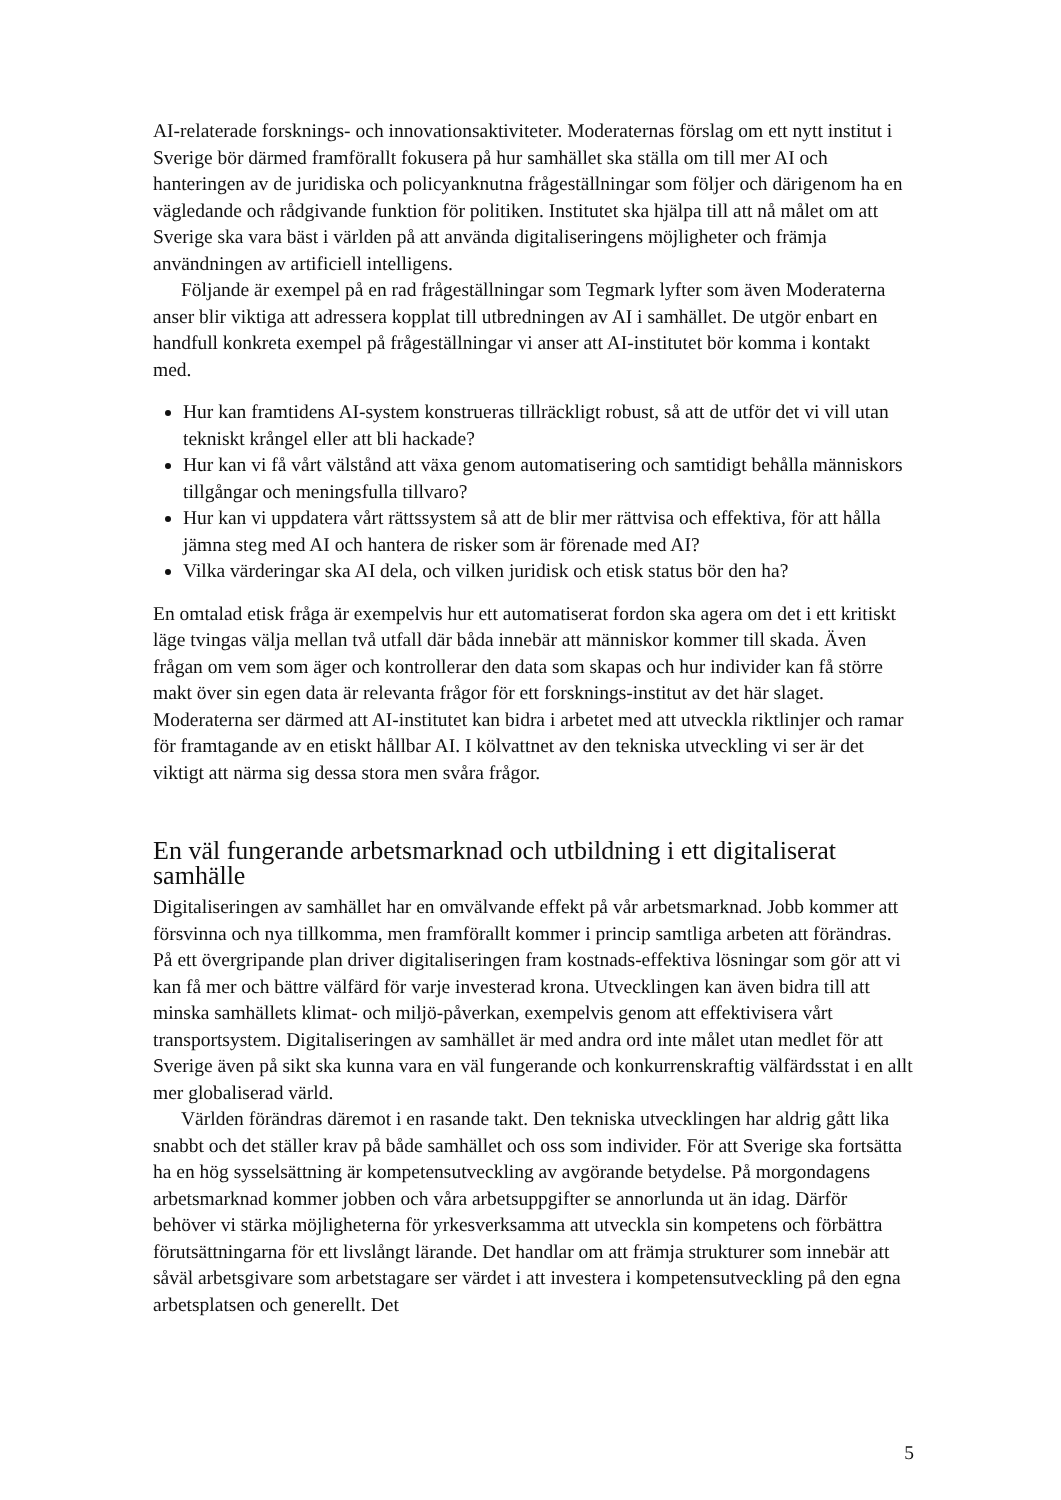AI-relaterade forsknings- och innovationsaktiviteter. Moderaternas förslag om ett nytt institut i Sverige bör därmed framförallt fokusera på hur samhället ska ställa om till mer AI och hanteringen av de juridiska och policyanknutna frågeställningar som följer och därigenom ha en vägledande och rådgivande funktion för politiken. Institutet ska hjälpa till att nå målet om att Sverige ska vara bäst i världen på att använda digitaliseringens möjligheter och främja användningen av artificiell intelligens.
Följande är exempel på en rad frågeställningar som Tegmark lyfter som även Moderaterna anser blir viktiga att adressera kopplat till utbredningen av AI i samhället. De utgör enbart en handfull konkreta exempel på frågeställningar vi anser att AI-institutet bör komma i kontakt med.
Hur kan framtidens AI-system konstrueras tillräckligt robust, så att de utför det vi vill utan tekniskt krångel eller att bli hackade?
Hur kan vi få vårt välstånd att växa genom automatisering och samtidigt behålla människors tillgångar och meningsfulla tillvaro?
Hur kan vi uppdatera vårt rättssystem så att de blir mer rättvisa och effektiva, för att hålla jämna steg med AI och hantera de risker som är förenade med AI?
Vilka värderingar ska AI dela, och vilken juridisk och etisk status bör den ha?
En omtalad etisk fråga är exempelvis hur ett automatiserat fordon ska agera om det i ett kritiskt läge tvingas välja mellan två utfall där båda innebär att människor kommer till skada. Även frågan om vem som äger och kontrollerar den data som skapas och hur individer kan få större makt över sin egen data är relevanta frågor för ett forsknings-institut av det här slaget. Moderaterna ser därmed att AI-institutet kan bidra i arbetet med att utveckla riktlinjer och ramar för framtagande av en etiskt hållbar AI. I kölvattnet av den tekniska utveckling vi ser är det viktigt att närma sig dessa stora men svåra frågor.
En väl fungerande arbetsmarknad och utbildning i ett digitaliserat samhälle
Digitaliseringen av samhället har en omvälvande effekt på vår arbetsmarknad. Jobb kommer att försvinna och nya tillkomma, men framförallt kommer i princip samtliga arbeten att förändras. På ett övergripande plan driver digitaliseringen fram kostnads-effektiva lösningar som gör att vi kan få mer och bättre välfärd för varje investerad krona. Utvecklingen kan även bidra till att minska samhällets klimat- och miljö-påverkan, exempelvis genom att effektivisera vårt transportsystem. Digitaliseringen av samhället är med andra ord inte målet utan medlet för att Sverige även på sikt ska kunna vara en väl fungerande och konkurrenskraftig välfärdsstat i en allt mer globaliserad värld.
Världen förändras däremot i en rasande takt. Den tekniska utvecklingen har aldrig gått lika snabbt och det ställer krav på både samhället och oss som individer. För att Sverige ska fortsätta ha en hög sysselsättning är kompetensutveckling av avgörande betydelse. På morgondagens arbetsmarknad kommer jobben och våra arbetsuppgifter se annorlunda ut än idag. Därför behöver vi stärka möjligheterna för yrkesverksamma att utveckla sin kompetens och förbättra förutsättningarna för ett livslångt lärande. Det handlar om att främja strukturer som innebär att såväl arbetsgivare som arbetstagare ser värdet i att investera i kompetensutveckling på den egna arbetsplatsen och generellt. Det
5